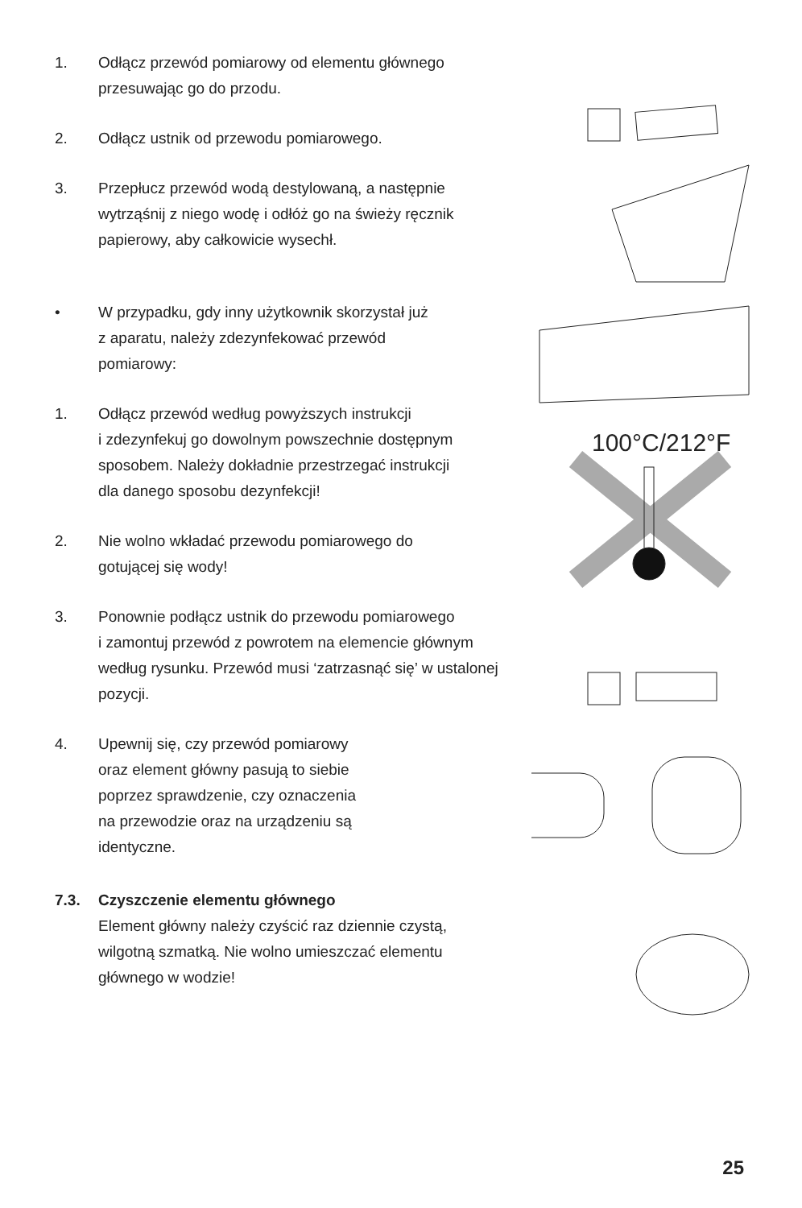1. Odłącz przewód pomiarowy od elementu głównego
przesuwając go do przodu.
2. Odłącz ustnik od przewodu pomiarowego.
3. Przepłucz przewód wodą destylowaną, a następnie
wytrząśnij z niego wodę i odłóż go na świeży ręcznik
papierowy, aby całkowicie wysechł.
• W przypadku, gdy inny użytkownik skorzystał już
z aparatu, należy zdezynfekować przewód
pomiarowy:
1. Odłącz przewód według powyższych instrukcji
i zdezynfekuj go dowolnym powszechnie dostępnym
sposobem. Należy dokładnie przestrzegać instrukcji
dla danego sposobu dezynfekcji!
2. Nie wolno wkładać przewodu pomiarowego do
gotującej się wody!
3. Ponownie podłącz ustnik do przewodu pomiarowego
i zamontuj przewód z powrotem na elemencie głównym
według rysunku. Przewód musi ‘zatrzasnąć się’ w ustalonej
pozycji.
4. Upewnij się, czy przewód pomiarowy
oraz element główny pasują to siebie
poprzez sprawdzenie, czy oznaczenia
na przewodzie oraz na urządzeniu są
identyczne.
7.3. Czyszczenie elementu głównego
Element główny należy czyścić raz dziennie czystą,
wilgotną szmatką. Nie wolno umieszczać elementu
głównego w wodzie!
100°C/212°F
25